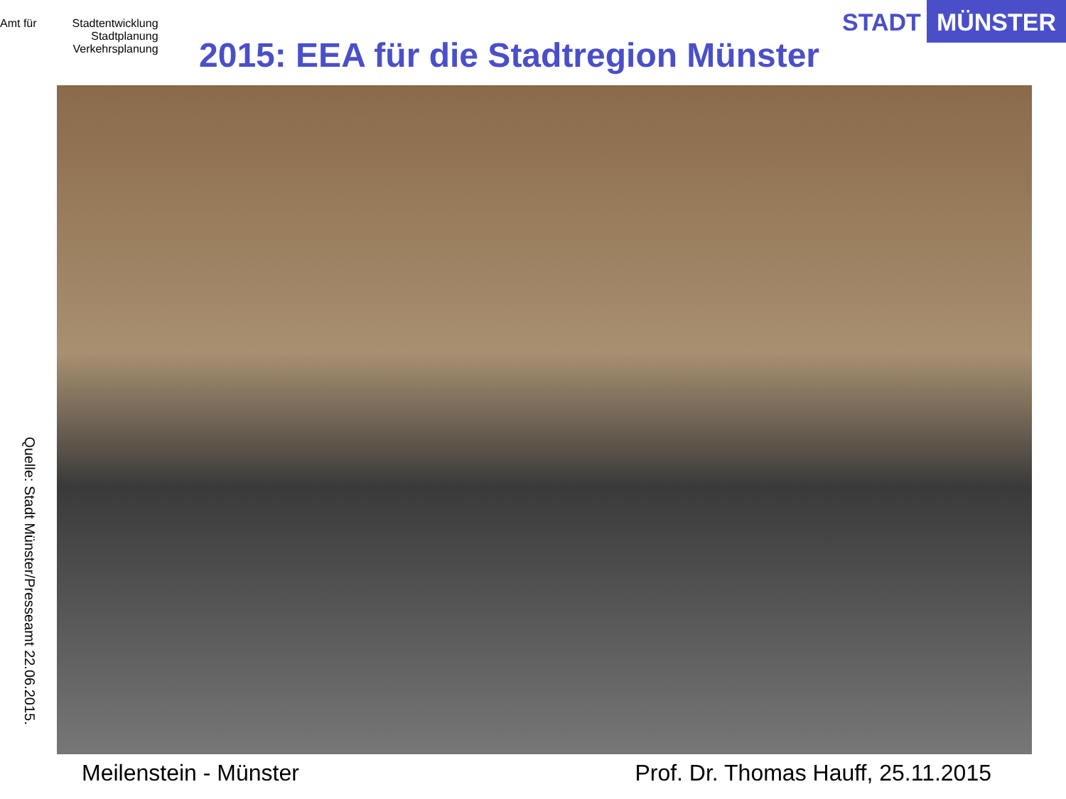Amt für Stadtentwicklung
Stadtplanung
Verkehrsplanung
STADT MÜNSTER
2015: EEA für die Stadtregion Münster
Quelle: Stadt Münster/Presseamt 22.06.2015.
Meilenstein - Münster Prof. Dr. Thomas Hauff, 25.11.2015